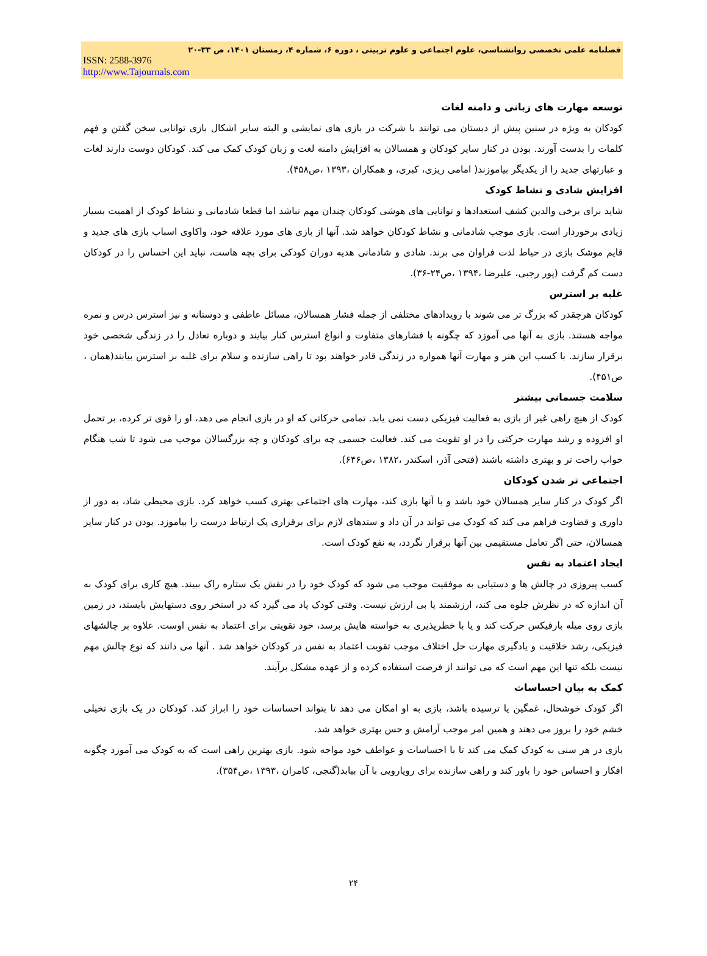فصلنامه علمی تخصصی روانشناسی، علوم اجتماعی و علوم تربیتی ، دوره ۶، شماره ۴، زمستان ۱۴۰۱، ص ۳۳-۲۰
ISSN: 2588-3976
http://www.Tajournals.com
توسعه مهارت های زبانی و دامنه لغات
کودکان به ویژه در سنین پیش از دبستان می توانند با شرکت در بازی های نمایشی و البته سایر اشکال بازی توانایی سخن گفتن و فهم کلمات را بدست آورند. بودن در کنار سایر کودکان و همسالان به افزایش دامنه لغت و زبان کودک کمک می کند. کودکان دوست دارند لغات و عبارتهای جدید را از یکدیگر بیاموزند( امامی ریزی، کبری، و همکاران ،۱۳۹۳ ،ص۴۵۸).
افزایش شادی و نشاط کودک
شاید برای برخی والدین کشف استعدادها و توانایی های هوشی کودکان چندان مهم نباشد اما قطعا شادمانی و نشاط کودک از اهمیت بسیار زیادی برخوردار است. بازی موجب شادمانی و نشاط کودکان خواهد شد. آنها از بازی های مورد علاقه خود، واکاوی اسباب بازی های جدید و قایم موشک بازی در حیاط لذت فراوان می برند. شادی و شادمانی هدیه دوران کودکی برای بچه هاست، نباید این احساس را در کودکان دست کم گرفت (پور رجبی، علیرضا ،۱۳۹۴ ،ص۲۴-۳۶).
غلبه بر استرس
کودکان هرچقدر که بزرگ تر می شوند با رویدادهای مختلفی از جمله فشار همسالان، مسائل عاطفی و دوستانه و نیز استرس درس و نمره مواجه هستند. بازی به آنها می آموزد که چگونه با فشارهای متفاوت و انواع استرس کنار بیایند و دوباره تعادل را در زندگی شخصی خود برقرار سازند. با کسب این هنر و مهارت آنها همواره در زندگی قادر خواهند بود تا راهی سازنده و سلام برای غلبه بر استرس بیابند(همان ، ص۴۵۱).
سلامت جسمانی بیشتر
کودک از هیچ راهی غیر از بازی به فعالیت فیزیکی دست نمی یابد. تمامی حرکاتی که او در بازی انجام می دهد، او را قوی تر کرده، بر تحمل او افزوده و رشد مهارت حرکتی را در او تقویت می کند. فعالیت جسمی چه برای کودکان و چه بزرگسالان موجب می شود تا شب هنگام خواب راحت تر و بهتری داشته باشند (فتحی آذر، اسکندر ،۱۳۸۲ ،ص۶۴۶).
اجتماعی تر شدن کودکان
اگر کودک در کنار سایر همسالان خود باشد و با آنها بازی کند، مهارت های اجتماعی بهتری کسب خواهد کرد. بازی محیطی شاد، به دور از داوری و قضاوت فراهم می کند که کودک می تواند در آن داد و ستدهای لازم برای برقراری یک ارتباط درست را بیاموزد. بودن در کنار سایر همسالان، حتی اگر تعامل مستقیمی بین آنها برقرار نگردد، به نفع کودک است.
ایجاد اعتماد به نفس
کسب پیروزی در چالش ها و دستیابی به موفقیت موجب می شود که کودک خود را در نقش یک ستاره راک ببیند. هیچ کاری برای کودک به آن اندازه که در نظرش جلوه می کند، ارزشمند یا بی ارزش نیست. وقتی کودک یاد می گیرد که در استخر روی دستهایش بایستد، در زمین بازی روی میله بارفیکس حرکت کند و یا با خطرپذیری به خواسته هایش برسد، خود تقویتی برای اعتماد به نفس اوست. علاوه بر چالشهای فیزیکی، رشد خلاقیت و یادگیری مهارت حل اختلاف موجب تقویت اعتماد به نفس در کودکان خواهد شد . آنها می دانند که نوع چالش مهم نیست بلکه تنها این مهم است که می توانند از فرصت استفاده کرده و از عهده مشکل برآیند.
کمک به بیان احساسات
اگر کودک خوشحال، غمگین یا ترسیده باشد، بازی به او امکان می دهد تا بتواند احساسات خود را ابراز کند. کودکان در یک بازی تخیلی خشم خود را بروز می دهند و همین امر موجب آرامش و حس بهتری خواهد شد.
بازی در هر سنی به کودک کمک می کند تا با احساسات و عواطف خود مواجه شود. بازی بهترین راهی است که به کودک می آموزد چگونه افکار و احساس خود را باور کند و راهی سازنده برای رویارویی با آن بیابد(گنجی، کامران ،۱۳۹۳ ،ص۳۵۴).
۲۴